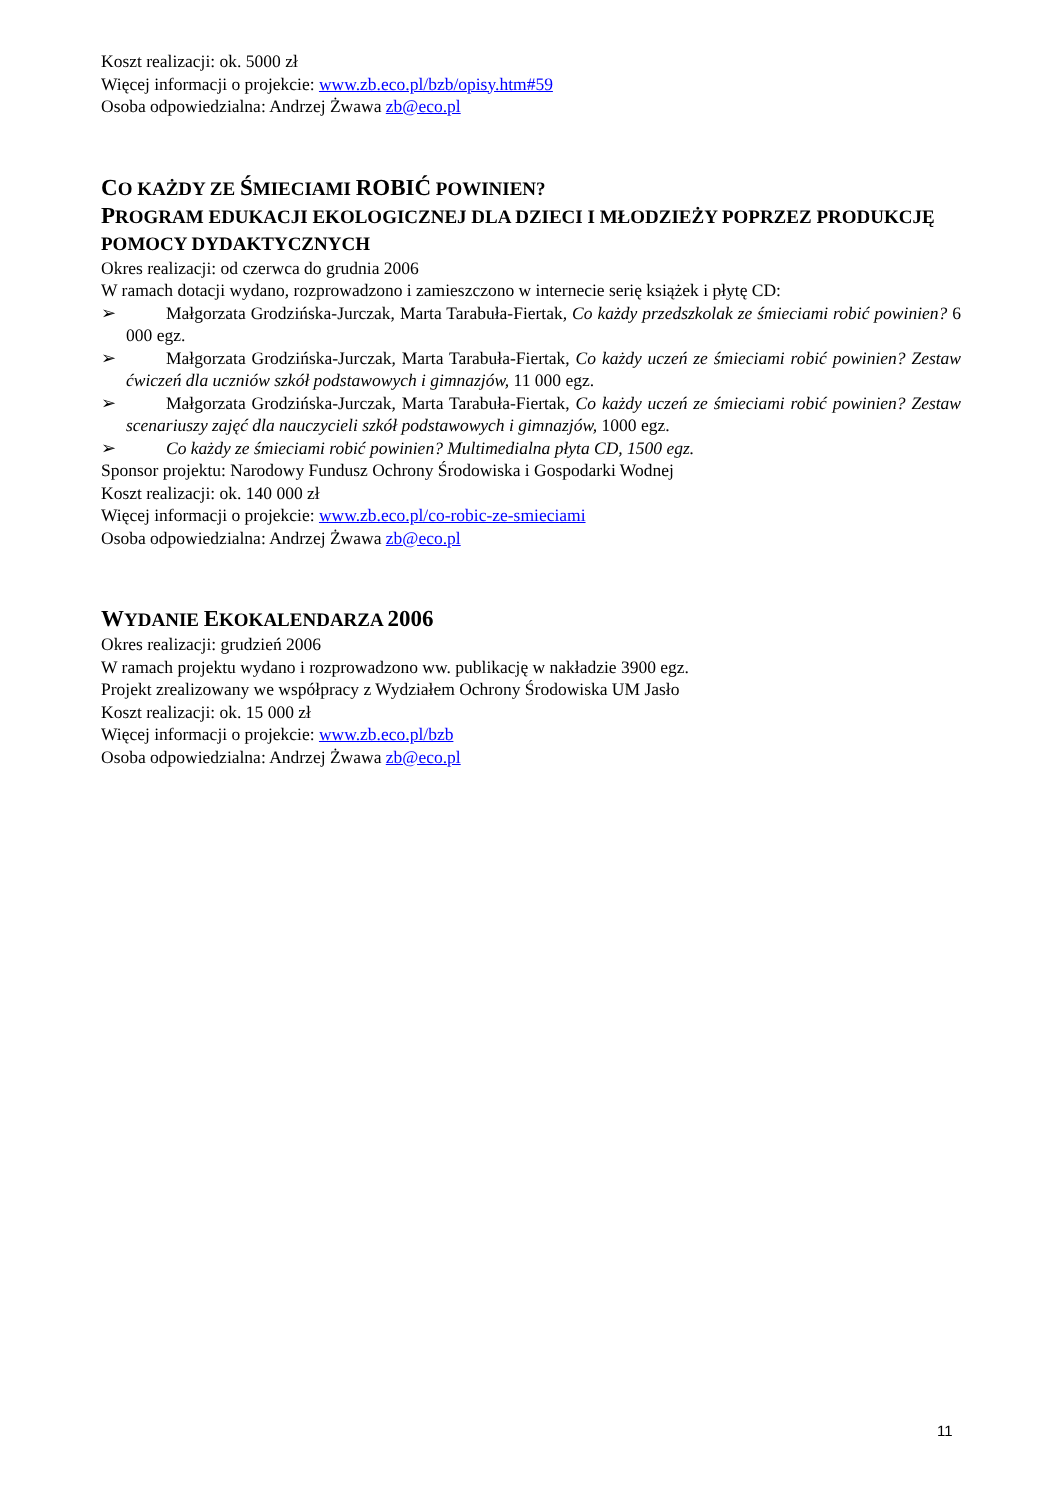Koszt realizacji: ok. 5000 zł
Więcej informacji o projekcie: www.zb.eco.pl/bzb/opisy.htm#59
Osoba odpowiedzialna: Andrzej Żwawa zb@eco.pl
CO KAŻDY ZE ŚMIECIAMI ROBIĆ POWINIEN?
PROGRAM EDUKACJI EKOLOGICZNEJ DLA DZIECI I MŁODZIEŻY POPRZEZ PRODUKCJĘ POMOCY DYDAKTYCZNYCH
Okres realizacji: od czerwca do grudnia 2006
W ramach dotacji wydano, rozprowadzono i zamieszczono w internecie serię książek i płytę CD:
➢ Małgorzata Grodzińska-Jurczak, Marta Tarabuła-Fiertak, Co każdy przedszkolak ze śmieciami robić powinien? 6 000 egz.
➢ Małgorzata Grodzińska-Jurczak, Marta Tarabuła-Fiertak, Co każdy uczeń ze śmieciami robić powinien? Zestaw ćwiczeń dla uczniów szkół podstawowych i gimnazjów, 11 000 egz.
➢ Małgorzata Grodzińska-Jurczak, Marta Tarabuła-Fiertak, Co każdy uczeń ze śmieciami robić powinien? Zestaw scenariuszy zajęć dla nauczycieli szkół podstawowych i gimnazjów, 1000 egz.
➢ Co każdy ze śmieciami robić powinien? Multimedialna płyta CD, 1500 egz.
Sponsor projektu: Narodowy Fundusz Ochrony Środowiska i Gospodarki Wodnej
Koszt realizacji: ok. 140 000 zł
Więcej informacji o projekcie: www.zb.eco.pl/co-robic-ze-smieciami
Osoba odpowiedzialna: Andrzej Żwawa zb@eco.pl
WYDANIE EKOKALENDARZA 2006
Okres realizacji: grudzień 2006
W ramach projektu wydano i rozprowadzono ww. publikację w nakładzie 3900 egz.
Projekt zrealizowany we współpracy z Wydziałem Ochrony Środowiska UM Jasło
Koszt realizacji: ok. 15 000 zł
Więcej informacji o projekcie: www.zb.eco.pl/bzb
Osoba odpowiedzialna: Andrzej Żwawa zb@eco.pl
11